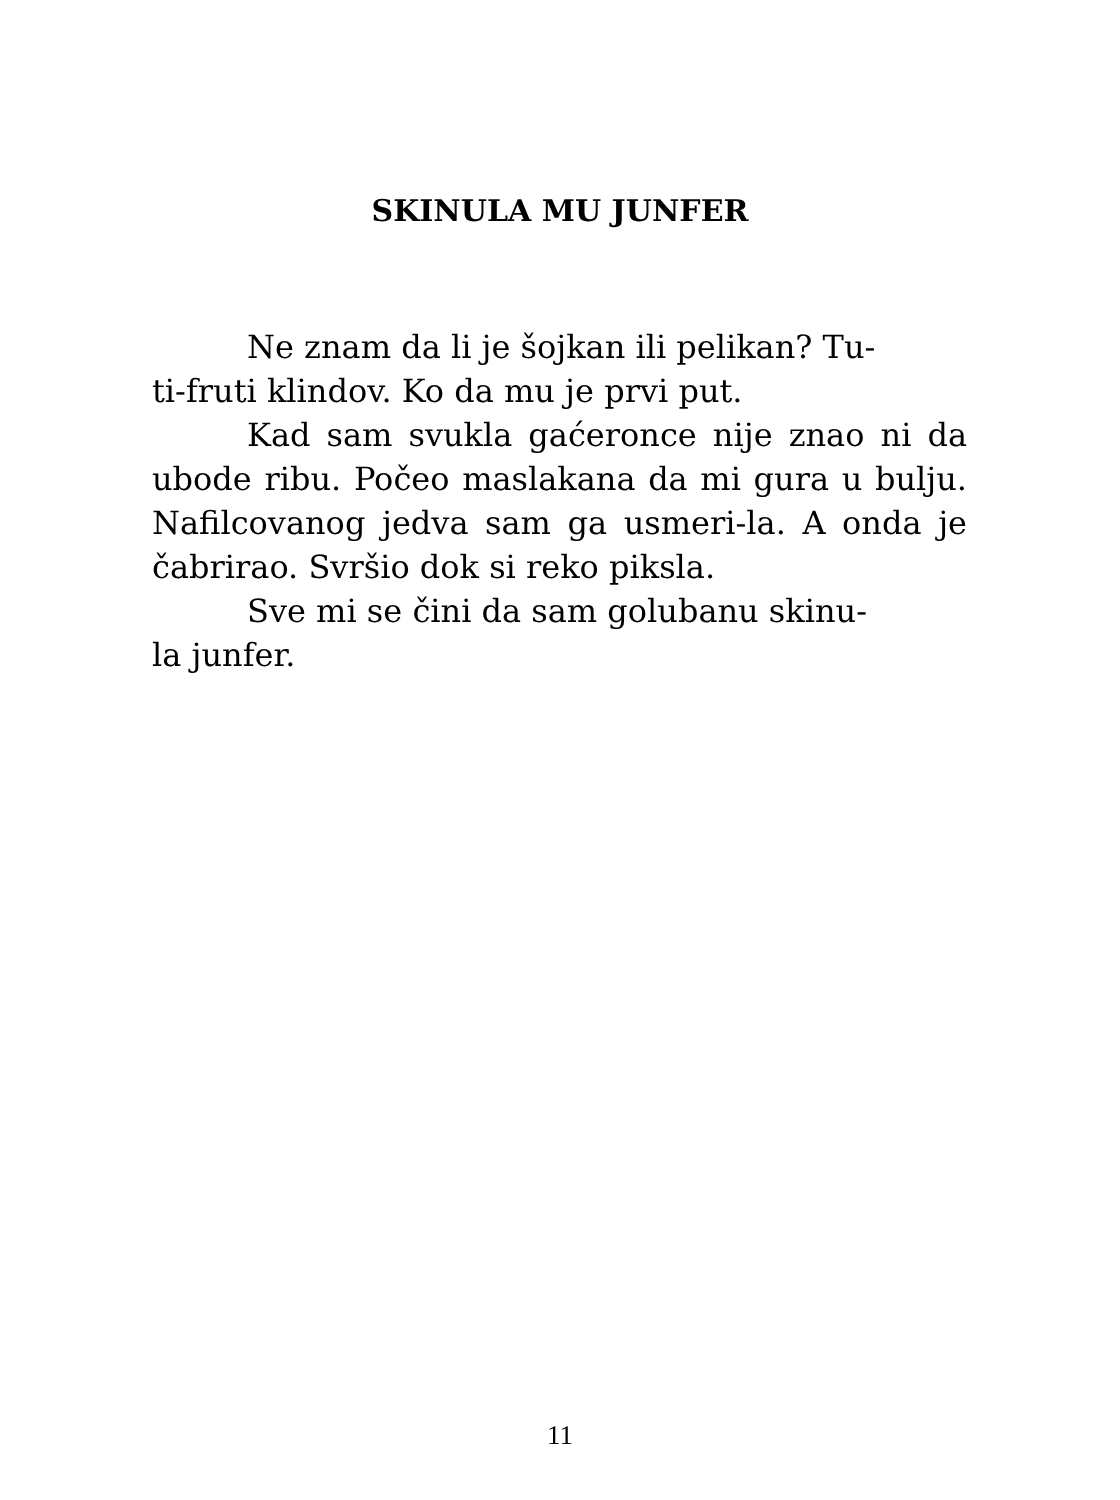SKINULA MU JUNFER
Ne znam da li je šojkan ili pelikan? Tu-
ti-fruti klindov. Ko da mu je prvi put.
Kad sam svukla gaćeronce nije znao ni da ubode ribu. Počeo maslakana da mi gura u bulju. Nafilcovanog jedva sam ga usmeri-la. A onda je čabrirao. Svršio dok si reko piksla.
Sve mi se čini da sam golubanu skinu-
la junfer.
11